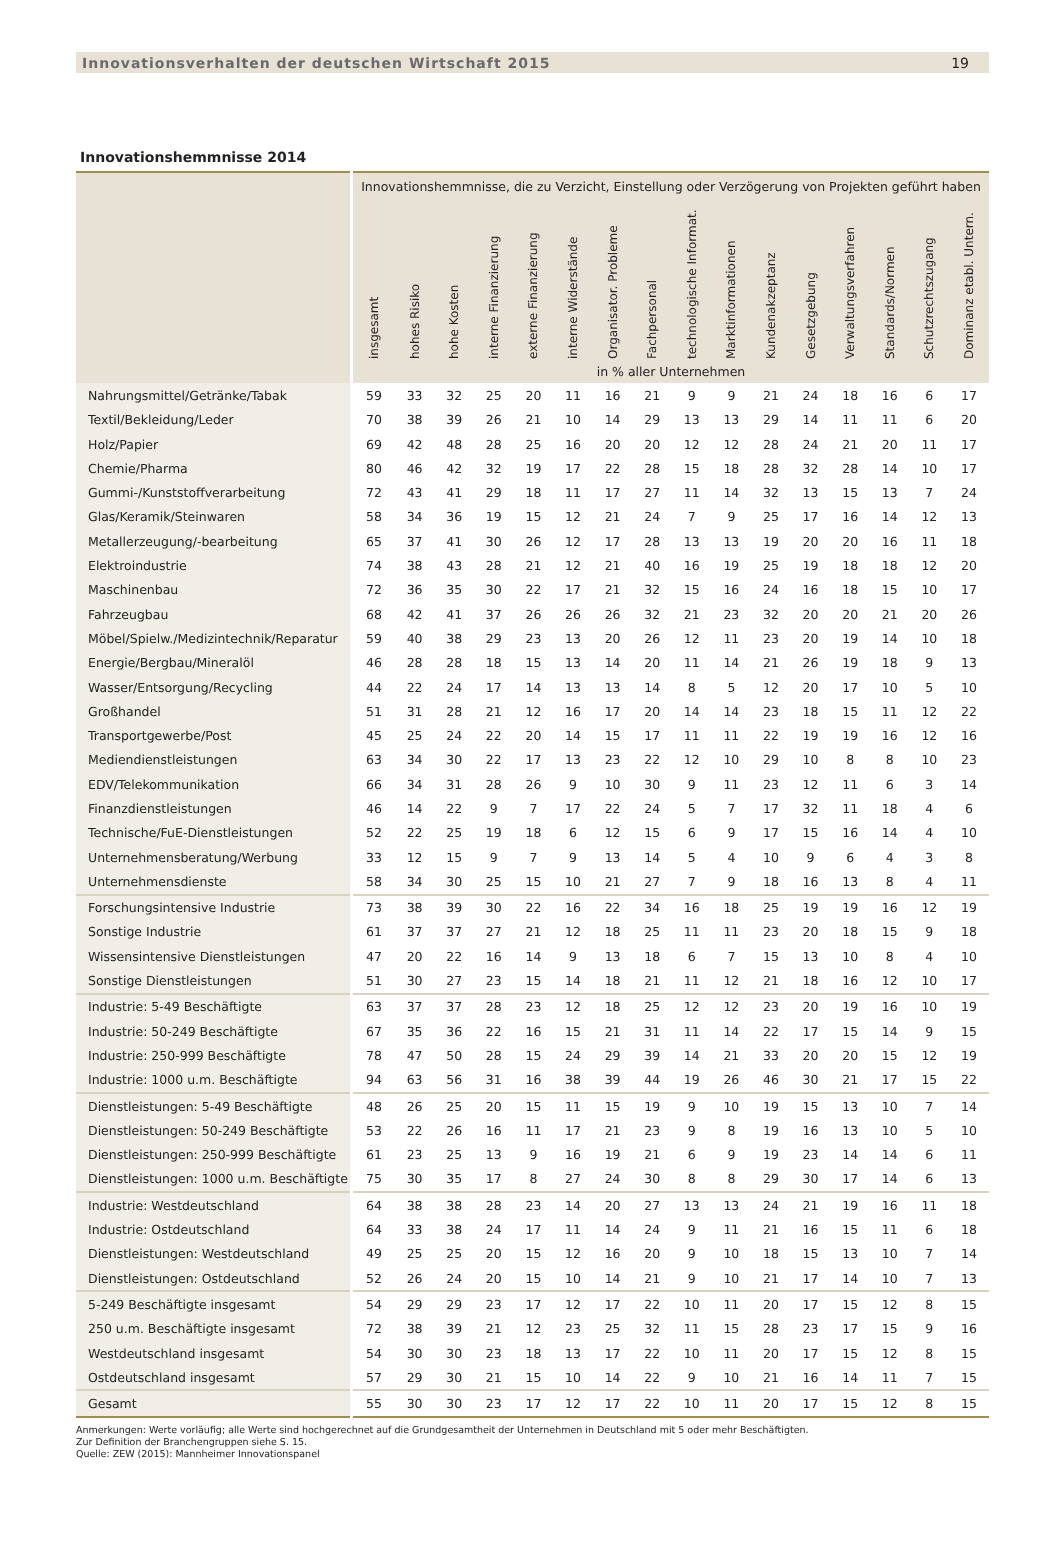Innovationsverhalten der deutschen Wirtschaft 2015 19
Innovationshemmnisse 2014
| | Innovationshemmnisse, die zu Verzicht, Einstellung oder Verzögerung von Projekten geführt haben | | | | | | | | | | | | | | | |
| --- | --- | --- | --- | --- | --- | --- | --- | --- | --- | --- | --- | --- | --- | --- | --- | --- |
| | insgesamt | hohes Risiko | hohe Kosten | interne Finanzierung | externe Finanzierung | interne Widerstände | Organisator. Probleme | Fachpersonal | technologische Informat. | Marktinformationen | Kundenakzeptanz | Gesetzgebung | Verwaltungsverfahren | Standards/Normen | Schutzrechtszugang | Dominanz etabl. Untern. |
| | in % aller Unternehmen | | | | | | | | | | | | | | | |
| Nahrungsmittel/Getränke/Tabak | 59 | 33 | 32 | 25 | 20 | 11 | 16 | 21 | 9 | 9 | 21 | 24 | 18 | 16 | 6 | 17 |
| Textil/Bekleidung/Leder | 70 | 38 | 39 | 26 | 21 | 10 | 14 | 29 | 13 | 13 | 29 | 14 | 11 | 11 | 6 | 20 |
| Holz/Papier | 69 | 42 | 48 | 28 | 25 | 16 | 20 | 20 | 12 | 12 | 28 | 24 | 21 | 20 | 11 | 17 |
| Chemie/Pharma | 80 | 46 | 42 | 32 | 19 | 17 | 22 | 28 | 15 | 18 | 28 | 32 | 28 | 14 | 10 | 17 |
| Gummi-/Kunststoffverarbeitung | 72 | 43 | 41 | 29 | 18 | 11 | 17 | 27 | 11 | 14 | 32 | 13 | 15 | 13 | 7 | 24 |
| Glas/Keramik/Steinwaren | 58 | 34 | 36 | 19 | 15 | 12 | 21 | 24 | 7 | 9 | 25 | 17 | 16 | 14 | 12 | 13 |
| Metallerzeugung/-bearbeitung | 65 | 37 | 41 | 30 | 26 | 12 | 17 | 28 | 13 | 13 | 19 | 20 | 20 | 16 | 11 | 18 |
| Elektroindustrie | 74 | 38 | 43 | 28 | 21 | 12 | 21 | 40 | 16 | 19 | 25 | 19 | 18 | 18 | 12 | 20 |
| Maschinenbau | 72 | 36 | 35 | 30 | 22 | 17 | 21 | 32 | 15 | 16 | 24 | 16 | 18 | 15 | 10 | 17 |
| Fahrzeugbau | 68 | 42 | 41 | 37 | 26 | 26 | 26 | 32 | 21 | 23 | 32 | 20 | 20 | 21 | 20 | 26 |
| Möbel/Spielw./Medizintechnik/Reparatur | 59 | 40 | 38 | 29 | 23 | 13 | 20 | 26 | 12 | 11 | 23 | 20 | 19 | 14 | 10 | 18 |
| Energie/Bergbau/Mineralöl | 46 | 28 | 28 | 18 | 15 | 13 | 14 | 20 | 11 | 14 | 21 | 26 | 19 | 18 | 9 | 13 |
| Wasser/Entsorgung/Recycling | 44 | 22 | 24 | 17 | 14 | 13 | 13 | 14 | 8 | 5 | 12 | 20 | 17 | 10 | 5 | 10 |
| Großhandel | 51 | 31 | 28 | 21 | 12 | 16 | 17 | 20 | 14 | 14 | 23 | 18 | 15 | 11 | 12 | 22 |
| Transportgewerbe/Post | 45 | 25 | 24 | 22 | 20 | 14 | 15 | 17 | 11 | 11 | 22 | 19 | 19 | 16 | 12 | 16 |
| Mediendienstleistungen | 63 | 34 | 30 | 22 | 17 | 13 | 23 | 22 | 12 | 10 | 29 | 10 | 8 | 8 | 10 | 23 |
| EDV/Telekommunikation | 66 | 34 | 31 | 28 | 26 | 9 | 10 | 30 | 9 | 11 | 23 | 12 | 11 | 6 | 3 | 14 |
| Finanzdienstleistungen | 46 | 14 | 22 | 9 | 7 | 17 | 22 | 24 | 5 | 7 | 17 | 32 | 11 | 18 | 4 | 6 |
| Technische/FuE-Dienstleistungen | 52 | 22 | 25 | 19 | 18 | 6 | 12 | 15 | 6 | 9 | 17 | 15 | 16 | 14 | 4 | 10 |
| Unternehmensberatung/Werbung | 33 | 12 | 15 | 9 | 7 | 9 | 13 | 14 | 5 | 4 | 10 | 9 | 6 | 4 | 3 | 8 |
| Unternehmensdienste | 58 | 34 | 30 | 25 | 15 | 10 | 21 | 27 | 7 | 9 | 18 | 16 | 13 | 8 | 4 | 11 |
| Forschungsintensive Industrie | 73 | 38 | 39 | 30 | 22 | 16 | 22 | 34 | 16 | 18 | 25 | 19 | 19 | 16 | 12 | 19 |
| Sonstige Industrie | 61 | 37 | 37 | 27 | 21 | 12 | 18 | 25 | 11 | 11 | 23 | 20 | 18 | 15 | 9 | 18 |
| Wissensintensive Dienstleistungen | 47 | 20 | 22 | 16 | 14 | 9 | 13 | 18 | 6 | 7 | 15 | 13 | 10 | 8 | 4 | 10 |
| Sonstige Dienstleistungen | 51 | 30 | 27 | 23 | 15 | 14 | 18 | 21 | 11 | 12 | 21 | 18 | 16 | 12 | 10 | 17 |
| Industrie: 5-49 Beschäftigte | 63 | 37 | 37 | 28 | 23 | 12 | 18 | 25 | 12 | 12 | 23 | 20 | 19 | 16 | 10 | 19 |
| Industrie: 50-249 Beschäftigte | 67 | 35 | 36 | 22 | 16 | 15 | 21 | 31 | 11 | 14 | 22 | 17 | 15 | 14 | 9 | 15 |
| Industrie: 250-999 Beschäftigte | 78 | 47 | 50 | 28 | 15 | 24 | 29 | 39 | 14 | 21 | 33 | 20 | 20 | 15 | 12 | 19 |
| Industrie: 1000 u.m. Beschäftigte | 94 | 63 | 56 | 31 | 16 | 38 | 39 | 44 | 19 | 26 | 46 | 30 | 21 | 17 | 15 | 22 |
| Dienstleistungen: 5-49 Beschäftigte | 48 | 26 | 25 | 20 | 15 | 11 | 15 | 19 | 9 | 10 | 19 | 15 | 13 | 10 | 7 | 14 |
| Dienstleistungen: 50-249 Beschäftigte | 53 | 22 | 26 | 16 | 11 | 17 | 21 | 23 | 9 | 8 | 19 | 16 | 13 | 10 | 5 | 10 |
| Dienstleistungen: 250-999 Beschäftigte | 61 | 23 | 25 | 13 | 9 | 16 | 19 | 21 | 6 | 9 | 19 | 23 | 14 | 14 | 6 | 11 |
| Dienstleistungen: 1000 u.m. Beschäftigte | 75 | 30 | 35 | 17 | 8 | 27 | 24 | 30 | 8 | 8 | 29 | 30 | 17 | 14 | 6 | 13 |
| Industrie: Westdeutschland | 64 | 38 | 38 | 28 | 23 | 14 | 20 | 27 | 13 | 13 | 24 | 21 | 19 | 16 | 11 | 18 |
| Industrie: Ostdeutschland | 64 | 33 | 38 | 24 | 17 | 11 | 14 | 24 | 9 | 11 | 21 | 16 | 15 | 11 | 6 | 18 |
| Dienstleistungen: Westdeutschland | 49 | 25 | 25 | 20 | 15 | 12 | 16 | 20 | 9 | 10 | 18 | 15 | 13 | 10 | 7 | 14 |
| Dienstleistungen: Ostdeutschland | 52 | 26 | 24 | 20 | 15 | 10 | 14 | 21 | 9 | 10 | 21 | 17 | 14 | 10 | 7 | 13 |
| 5-249 Beschäftigte insgesamt | 54 | 29 | 29 | 23 | 17 | 12 | 17 | 22 | 10 | 11 | 20 | 17 | 15 | 12 | 8 | 15 |
| 250 u.m. Beschäftigte insgesamt | 72 | 38 | 39 | 21 | 12 | 23 | 25 | 32 | 11 | 15 | 28 | 23 | 17 | 15 | 9 | 16 |
| Westdeutschland insgesamt | 54 | 30 | 30 | 23 | 18 | 13 | 17 | 22 | 10 | 11 | 20 | 17 | 15 | 12 | 8 | 15 |
| Ostdeutschland insgesamt | 57 | 29 | 30 | 21 | 15 | 10 | 14 | 22 | 9 | 10 | 21 | 16 | 14 | 11 | 7 | 15 |
| Gesamt | 55 | 30 | 30 | 23 | 17 | 12 | 17 | 22 | 10 | 11 | 20 | 17 | 15 | 12 | 8 | 15 |
Anmerkungen: Werte vorläufig; alle Werte sind hochgerechnet auf die Grundgesamtheit der Unternehmen in Deutschland mit 5 oder mehr Beschäftigten.
Zur Definition der Branchengruppen siehe S. 15.
Quelle: ZEW (2015): Mannheimer Innovationspanel